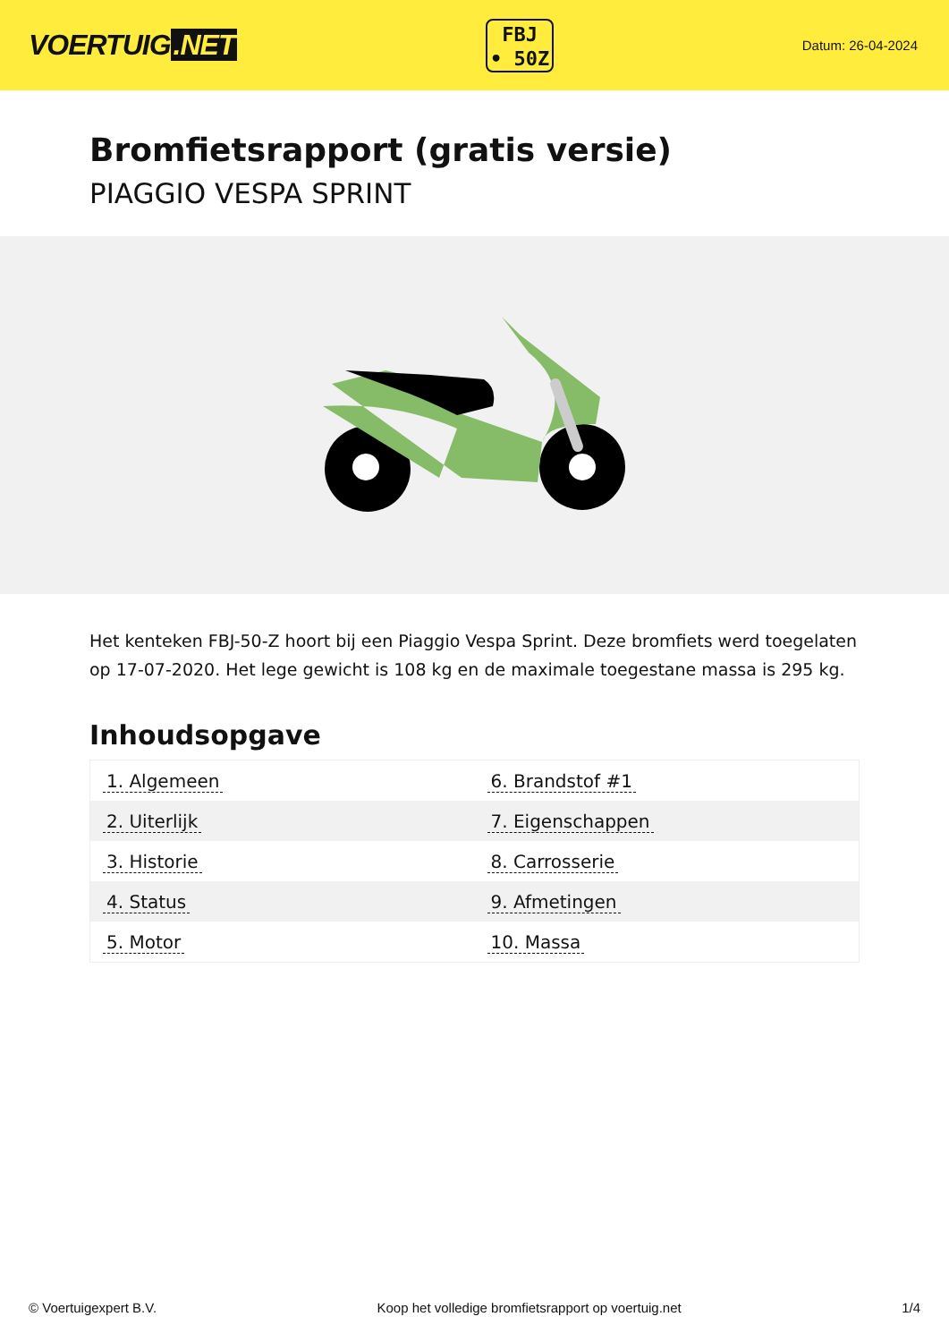VOERTUIG.NET
FBJ
• 50Z
Datum: 26-04-2024
Bromfietsrapport (gratis versie)
PIAGGIO VESPA SPRINT
Het kenteken FBJ-50-Z hoort bij een Piaggio Vespa Sprint. Deze bromfiets werd toegelaten op 17-07-2020. Het lege gewicht is 108 kg en de maximale toegestane massa is 295 kg.
Inhoudsopgave
| 1. Algemeen | 6. Brandstof #1 |
| 2. Uiterlijk | 7. Eigenschappen |
| 3. Historie | 8. Carrosserie |
| 4. Status | 9. Afmetingen |
| 5. Motor | 10. Massa |
© Voertuigexpert B.V. Koop het volledige bromfietsrapport op voertuig.net 1/4